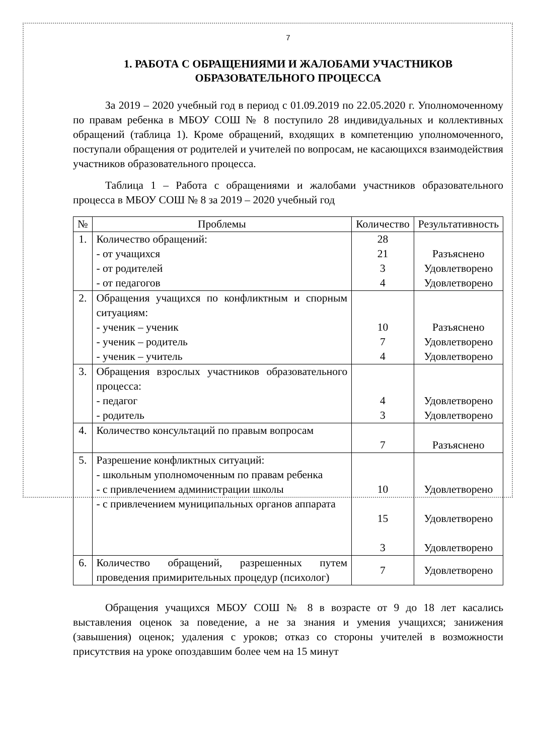7
1. РАБОТА С ОБРАЩЕНИЯМИ И ЖАЛОБАМИ УЧАСТНИКОВ ОБРАЗОВАТЕЛЬНОГО ПРОЦЕССА
За 2019 – 2020 учебный год в период с 01.09.2019 по 22.05.2020 г. Уполномоченному по правам ребенка в МБОУ СОШ № 8 поступило 28 индивидуальных и коллективных обращений (таблица 1). Кроме обращений, входящих в компетенцию уполномоченного, поступали обращения от родителей и учителей по вопросам, не касающихся взаимодействия участников образовательного процесса.
Таблица 1 – Работа с обращениями и жалобами участников образовательного процесса в МБОУ СОШ № 8 за 2019 – 2020 учебный год
| № | Проблемы | Количество | Результативность |
| --- | --- | --- | --- |
| 1. | Количество обращений: - от учащихся - от родителей - от педагогов | 28 21 3 4 | Разъяснено Удовлетворено Удовлетворено |
| 2. | Обращения учащихся по конфликтным и спорным ситуациям: - ученик – ученик - ученик – родитель - ученик – учитель | 10 7 4 | Разъяснено Удовлетворено Удовлетворено |
| 3. | Обращения взрослых участников образовательного процесса: - педагог - родитель | 4 3 | Удовлетворено Удовлетворено |
| 4. | Количество консультаций по правым вопросам | 7 | Разъяснено |
| 5. | Разрешение конфликтных ситуаций: - школьным уполномоченным по правам ребенка - с привлечением администрации школы - с привлечением муниципальных органов аппарата | 10 15 3 | Удовлетворено Удовлетворено Удовлетворено |
| 6. | Количество обращений, разрешенных путем проведения примирительных процедур (психолог) | 7 | Удовлетворено |
Обращения учащихся МБОУ СОШ № 8 в возрасте от 9 до 18 лет касались выставления оценок за поведение, а не за знания и умения учащихся; занижения (завышения) оценок; удаления с уроков; отказ со стороны учителей в возможности присутствия на уроке опоздавшим более чем на 15 минут